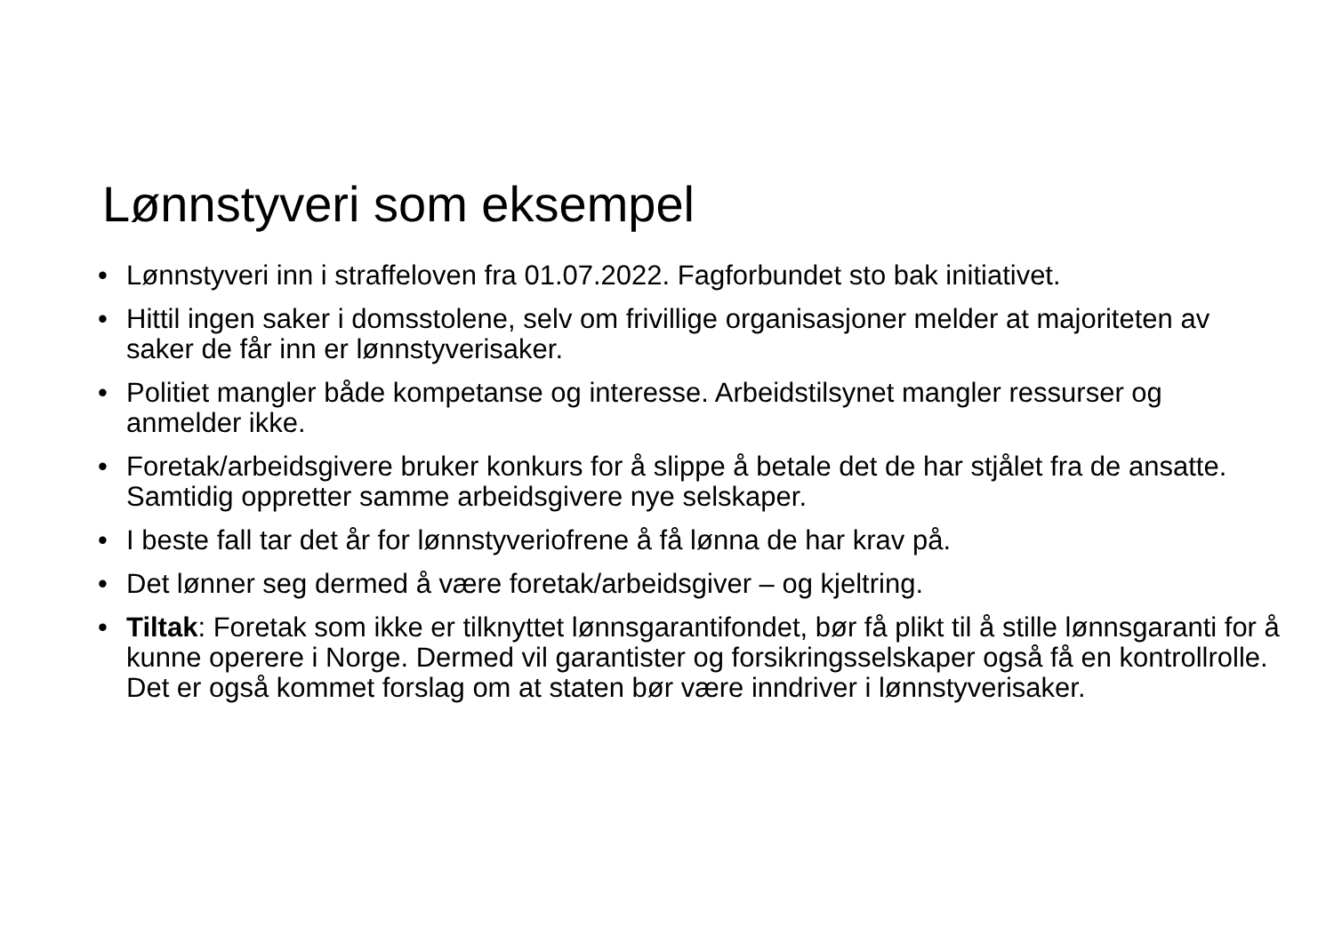Lønnstyveri som eksempel
• Lønnstyveri inn i straffeloven fra 01.07.2022. Fagforbundet sto bak initiativet.
• Hittil ingen saker i domsstolene, selv om frivillige organisasjoner melder at majoriteten av saker de får inn er lønnstyverisaker.
• Politiet mangler både kompetanse og interesse. Arbeidstilsynet mangler ressurser og anmelder ikke.
• Foretak/arbeidsgivere bruker konkurs for å slippe å betale det de har stjålet fra de ansatte. Samtidig oppretter samme arbeidsgivere nye selskaper.
• I beste fall tar det år for lønnstyveriofrene å få lønna de har krav på.
• Det lønner seg dermed å være foretak/arbeidsgiver – og kjeltring.
• Tiltak: Foretak som ikke er tilknyttet lønnsgarantifondet, bør få plikt til å stille lønnsgaranti for å kunne operere i Norge. Dermed vil garantister og forsikringsselskaper også få en kontrollrolle. Det er også kommet forslag om at staten bør være inndriver i lønnstyverisaker.